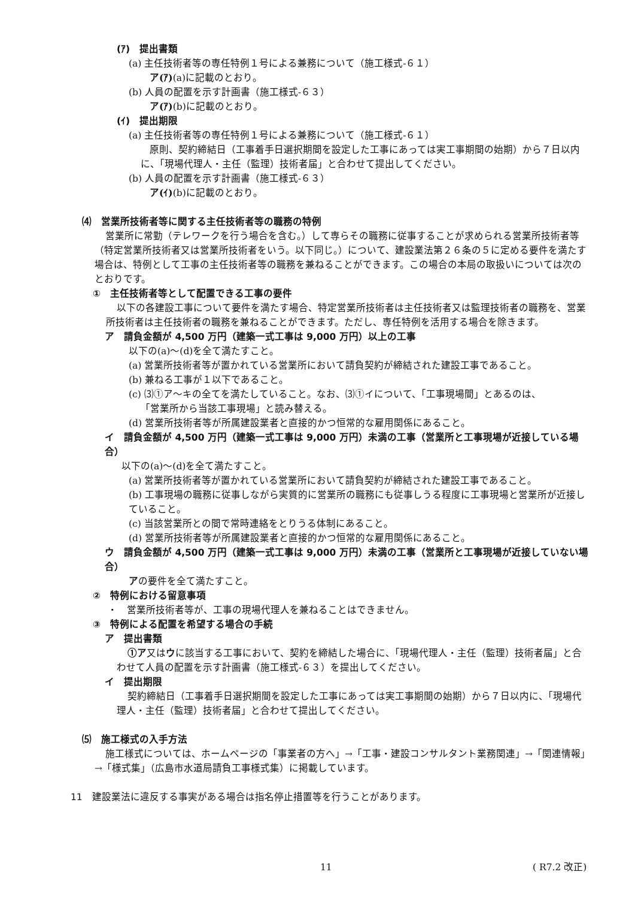(ｱ)　提出書類
(a) 主任技術者等の専任特例１号による兼務について（施工様式-６１）
ア(ｱ)(a)に記載のとおり。
(b) 人員の配置を示す計画書（施工様式-６３）
ア(ｱ)(b)に記載のとおり。
(ｲ)　提出期限
(a) 主任技術者等の専任特例１号による兼務について（施工様式-６１）
原則、契約締結日（工事着手日選択期間を設定した工事にあっては実工事期間の始期）から７日以内に、「現場代理人・主任（監理）技術者届」と合わせて提出してください。
(b) 人員の配置を示す計画書（施工様式-６３）
ア(ｲ)(b)に記載のとおり。
⑷　営業所技術者等に関する主任技術者等の職務の特例
営業所に常勤（テレワークを行う場合を含む。）して専らその職務に従事することが求められる営業所技術者等（特定営業所技術者又は営業所技術者をいう。以下同じ。）について、建設業法第２６条の５に定める要件を満たす場合は、特例として工事の主任技術者等の職務を兼ねることができます。この場合の本局の取扱いについては次のとおりです。
①　主任技術者等として配置できる工事の要件
以下の各建設工事について要件を満たす場合、特定営業所技術者は主任技術者又は監理技術者の職務を、営業所技術者は主任技術者の職務を兼ねることができます。ただし、専任特例を活用する場合を除きます。
ア　請負金額が 4,500 万円（建築一式工事は 9,000 万円）以上の工事
以下の(a)～(d)を全て満たすこと。
(a) 営業所技術者等が置かれている営業所において請負契約が締結された建設工事であること。
(b) 兼ねる工事が１以下であること。
(c) ⑶①ア～キの全てを満たしていること。なお、⑶①イについて、「工事現場間」とあるのは、
「営業所から当該工事現場」と読み替える。
(d) 営業所技術者等が所属建設業者と直接的かつ恒常的な雇用関係にあること。
イ　請負金額が 4,500 万円（建築一式工事は 9,000 万円）未満の工事（営業所と工事現場が近接している場合）
以下の(a)～(d)を全て満たすこと。
(a) 営業所技術者等が置かれている営業所において請負契約が締結された建設工事であること。
(b) 工事現場の職務に従事しながら実質的に営業所の職務にも従事しうる程度に工事現場と営業所が近接していること。
(c) 当該営業所との間で常時連絡をとりうる体制にあること。
(d) 営業所技術者等が所属建設業者と直接的かつ恒常的な雇用関係にあること。
ウ　請負金額が 4,500 万円（建築一式工事は 9,000 万円）未満の工事（営業所と工事現場が近接していない場合）
アの要件を全て満たすこと。
②　特例における留意事項
・　営業所技術者等が、工事の現場代理人を兼ねることはできません。
③　特例による配置を希望する場合の手続
ア　提出書類
①ア又はウに該当する工事において、契約を締結した場合に、「現場代理人・主任（監理）技術者届」と合わせて人員の配置を示す計画書（施工様式-６３）を提出してください。
イ　提出期限
契約締結日（工事着手日選択期間を設定した工事にあっては実工事期間の始期）から７日以内に、「現場代理人・主任（監理）技術者届」と合わせて提出してください。
⑸　施工様式の入手方法
施工様式については、ホームページの「事業者の方へ」→「工事・建設コンサルタント業務関連」→「関連情報」→「様式集」（広島市水道局請負工事様式集）に掲載しています。
11　建設業法に違反する事実がある場合は指名停止措置等を行うことがあります。
11 ( R7.2 改正)